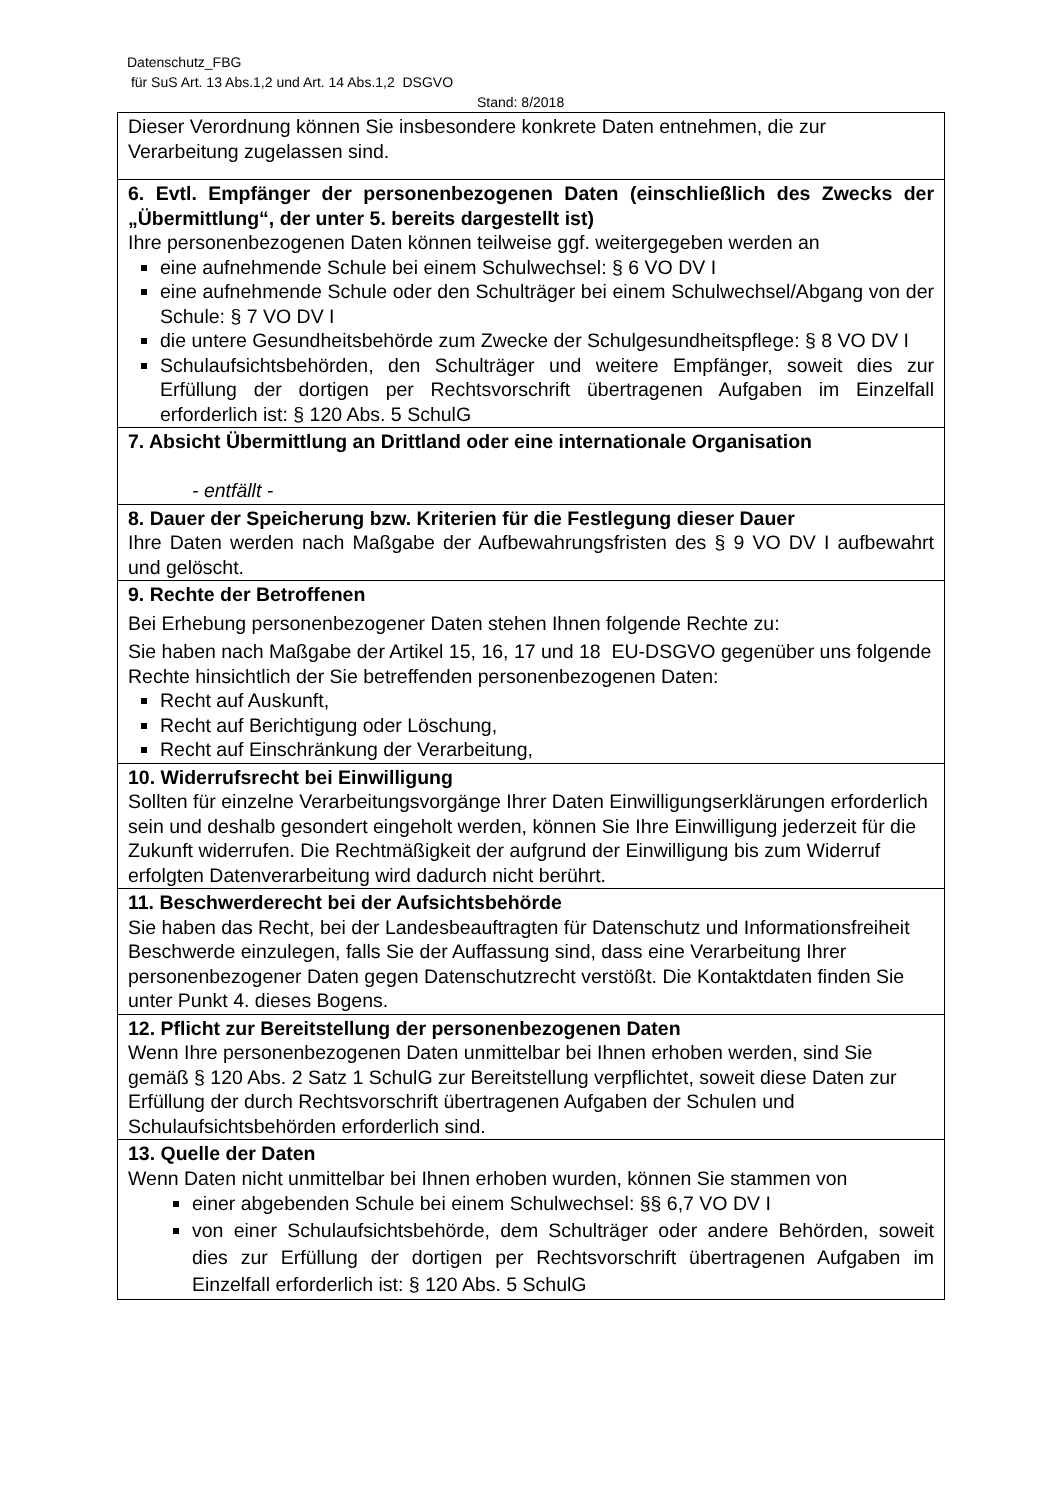Datenschutz_FBG
für SuS Art. 13 Abs.1,2 und Art. 14 Abs.1,2 DSGVO
Stand: 8/2018
| Dieser Verordnung können Sie insbesondere konkrete Daten entnehmen, die zur Verarbeitung zugelassen sind. |
| 6. Evtl. Empfänger der personenbezogenen Daten (einschließlich des Zwecks der „Übermittlung“, der unter 5. bereits dargestellt ist) Ihre personenbezogenen Daten können teilweise ggf. weitergegeben werden an eine aufnehmende Schule bei einem Schulwechsel: § 6 VO DV I eine aufnehmende Schule oder den Schulträger bei einem Schulwechsel/Abgang von der Schule: § 7 VO DV I die untere Gesundheitsbehörde zum Zwecke der Schulgesundheitspflege: § 8 VO DV I Schulaufsichtsbehörden, den Schulträger und weitere Empfänger, soweit dies zur Erfüllung der dortigen per Rechtsvorschrift übertragenen Aufgaben im Einzelfall erforderlich ist: § 120 Abs. 5 SchulG |
| 7. Absicht Übermittlung an Drittland oder eine internationale Organisation - entfällt - |
| 8. Dauer der Speicherung bzw. Kriterien für die Festlegung dieser Dauer Ihre Daten werden nach Maßgabe der Aufbewahrungsfristen des § 9 VO DV I aufbewahrt und gelöscht. |
| 9. Rechte der Betroffenen Bei Erhebung personenbezogener Daten stehen Ihnen folgende Rechte zu: Sie haben nach Maßgabe der Artikel 15, 16, 17 und 18 EU-DSGVO gegenüber uns folgende Rechte hinsichtlich der Sie betreffenden personenbezogenen Daten: Recht auf Auskunft, Recht auf Berichtigung oder Löschung, Recht auf Einschränkung der Verarbeitung, |
| 10. Widerrufsrecht bei Einwilligung Sollten für einzelne Verarbeitungsvorgänge Ihrer Daten Einwilligungserklärungen erforderlich sein und deshalb gesondert eingeholt werden, können Sie Ihre Einwilligung jederzeit für die Zukunft widerrufen. Die Rechtmäßigkeit der aufgrund der Einwilligung bis zum Widerruf erfolgten Datenverarbeitung wird dadurch nicht berührt. |
| 11. Beschwerderecht bei der Aufsichtsbehörde Sie haben das Recht, bei der Landesbeauftragten für Datenschutz und Informationsfreiheit Beschwerde einzulegen, falls Sie der Auffassung sind, dass eine Verarbeitung Ihrer personenbezogener Daten gegen Datenschutzrecht verstößt. Die Kontaktdaten finden Sie unter Punkt 4. dieses Bogens. |
| 12. Pflicht zur Bereitstellung der personenbezogenen Daten Wenn Ihre personenbezogenen Daten unmittelbar bei Ihnen erhoben werden, sind Sie gemäß § 120 Abs. 2 Satz 1 SchulG zur Bereitstellung verpflichtet, soweit diese Daten zur Erfüllung der durch Rechtsvorschrift übertragenen Aufgaben der Schulen und Schulaufsichtsbehörden erforderlich sind. |
| 13. Quelle der Daten Wenn Daten nicht unmittelbar bei Ihnen erhoben wurden, können Sie stammen von einer abgebenden Schule bei einem Schulwechsel: §§ 6,7 VO DV I von einer Schulaufsichtsbehörde, dem Schulträger oder andere Behörden, soweit dies zur Erfüllung der dortigen per Rechtsvorschrift übertragenen Aufgaben im Einzelfall erforderlich ist: § 120 Abs. 5 SchulG |